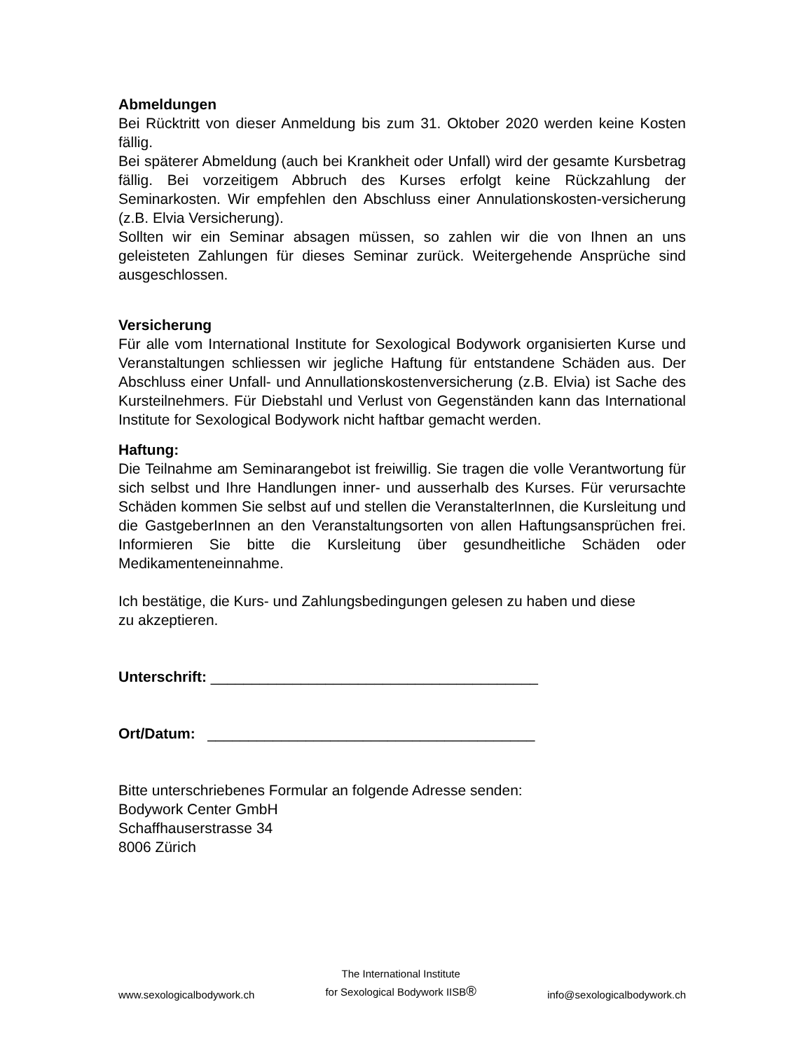Abmeldungen
Bei Rücktritt von dieser Anmeldung bis zum 31. Oktober 2020 werden keine Kosten fällig.
Bei späterer Abmeldung (auch bei Krankheit oder Unfall) wird der gesamte Kursbetrag fällig. Bei vorzeitigem Abbruch des Kurses erfolgt keine Rückzahlung der Seminarkosten. Wir empfehlen den Abschluss einer Annulationskosten-versicherung (z.B. Elvia Versicherung).
Sollten wir ein Seminar absagen müssen, so zahlen wir die von Ihnen an uns geleisteten Zahlungen für dieses Seminar zurück. Weitergehende Ansprüche sind ausgeschlossen.
Versicherung
Für alle vom International Institute for Sexological Bodywork organisierten Kurse und Veranstaltungen schliessen wir jegliche Haftung für entstandene Schäden aus. Der Abschluss einer Unfall- und Annullationskostenversicherung (z.B. Elvia) ist Sache des Kursteilnehmers. Für Diebstahl und Verlust von Gegenständen kann das International Institute for Sexological Bodywork nicht haftbar gemacht werden.
Haftung:
Die Teilnahme am Seminarangebot ist freiwillig. Sie tragen die volle Verantwortung für sich selbst und Ihre Handlungen inner- und ausserhalb des Kurses. Für verursachte Schäden kommen Sie selbst auf und stellen die VeranstalterInnen, die Kursleitung und die GastgeberInnen an den Veranstaltungsorten von allen Haftungsansprüchen frei. Informieren Sie bitte die Kursleitung über gesundheitliche Schäden oder Medikamenteneinnahme.
Ich bestätige, die Kurs- und Zahlungsbedingungen gelesen zu haben und diese
zu akzeptieren.
Unterschrift: ________________________________________
Ort/Datum: ________________________________________
Bitte unterschriebenes Formular an folgende Adresse senden:
Bodywork Center GmbH
Schaffhauserstrasse 34
8006 Zürich
www.sexologicalbodywork.ch The International Institute
for Sexological Bodywork IISB® info@sexologicalbodywork.ch